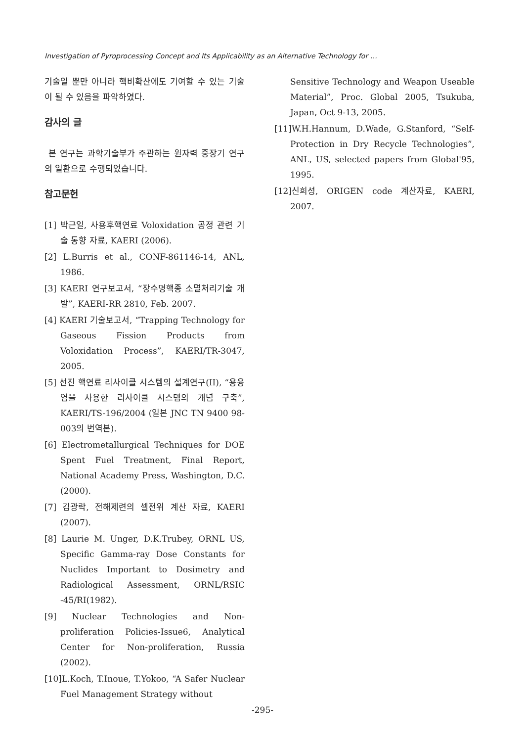Investigation of Pyroprocessing Concept and Its Applicability as an Alternative Technology for …
기술일 뿐만 아니라 핵비확산에도 기여할 수 있는 기술이 될 수 있음을 파악하였다.
감사의 글
본 연구는 과학기술부가 주관하는 원자력 중장기 연구의 일환으로 수행되었습니다.
참고문헌
[1] 박근일, 사용후핵연료 Voloxidation 공정 관련 기술 동향 자료, KAERI (2006).
[2] L.Burris et al., CONF-861146-14, ANL, 1986.
[3] KAERI 연구보고서, “장수명핵종 소멸처리기술 개발”, KAERI-RR 2810, Feb. 2007.
[4] KAERI 기술보고서, “Trapping Technology for Gaseous Fission Products from Voloxidation Process”, KAERI/TR-3047, 2005.
[5] 선진 핵연료 리사이클 시스템의 설계연구(II), “용융염을 사용한 리사이클 시스템의 개념 구축”, KAERI/TS-196/2004 (일본 JNC TN 9400 98-003의 번역본).
[6] Electrometallurgical Techniques for DOE Spent Fuel Treatment, Final Report, National Academy Press, Washington, D.C. (2000).
[7] 김광락, 전해제련의 셀전위 계산 자료, KAERI (2007).
[8] Laurie M. Unger, D.K.Trubey, ORNL US, Specific Gamma-ray Dose Constants for Nuclides Important to Dosimetry and Radiological Assessment, ORNL/RSIC -45/RI(1982).
[9] Nuclear Technologies and Non-proliferation Policies-Issue6, Analytical Center for Non-proliferation, Russia (2002).
[10]L.Koch, T.Inoue, T.Yokoo, “A Safer Nuclear Fuel Management Strategy without
Sensitive Technology and Weapon Useable Material”, Proc. Global 2005, Tsukuba, Japan, Oct 9-13, 2005.
[11]W.H.Hannum, D.Wade, G.Stanford, “Self-Protection in Dry Recycle Technologies”, ANL, US, selected papers from Global'95, 1995.
[12]신희성, ORIGEN code 계산자료, KAERI, 2007.
-295-